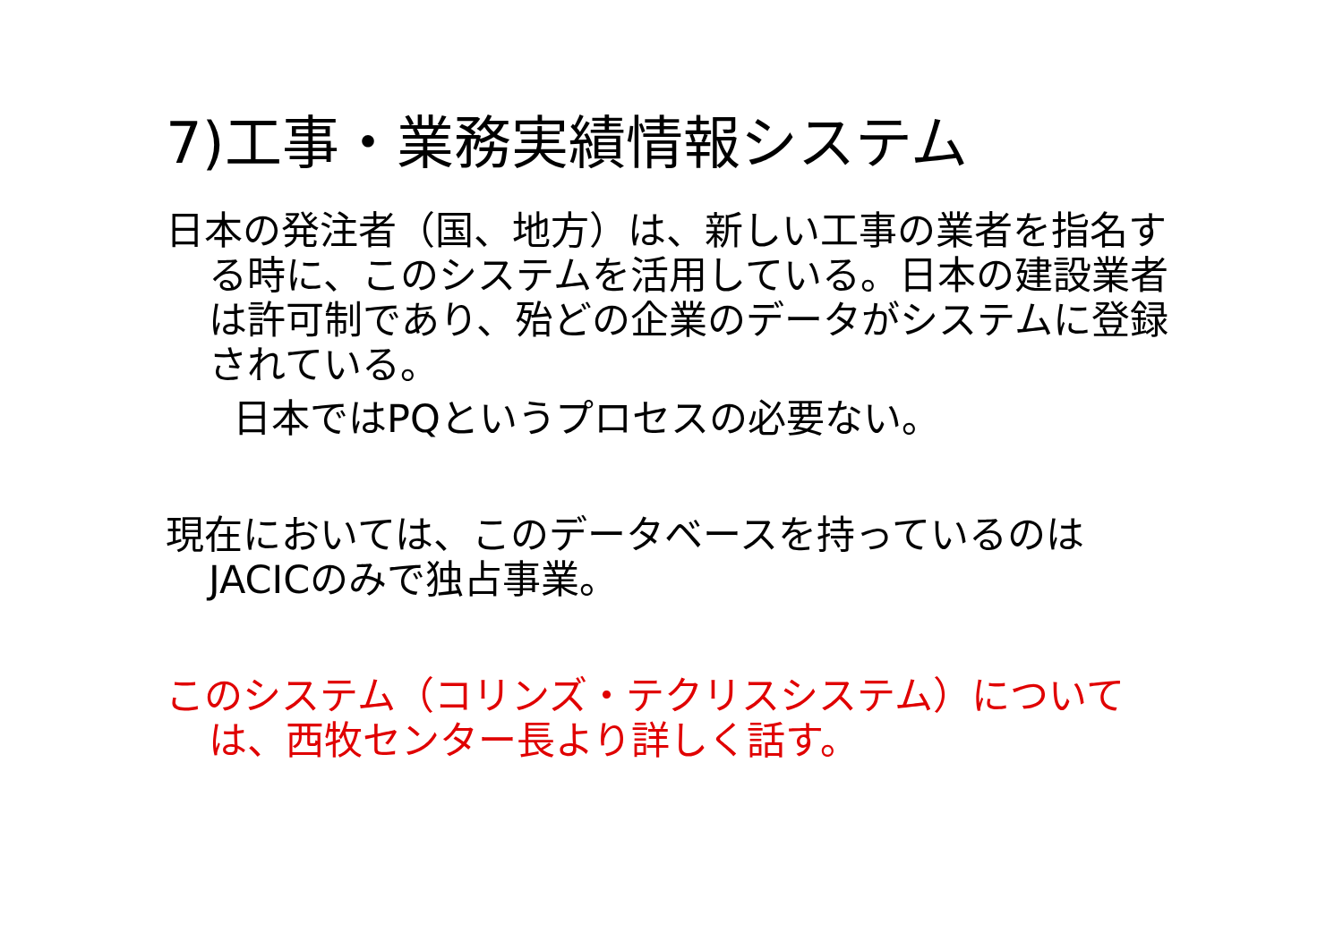7)工事・業務実績情報システム
日本の発注者（国、地方）は、新しい工事の業者を指名する時に、このシステムを活用している。日本の建設業者は許可制であり、殆どの企業のデータがシステムに登録されている。
日本ではPQというプロセスの必要ない。
現在においては、このデータベースを持っているのはJACICのみで独占事業。
このシステム（コリンズ・テクリスシステム）については、西牧センター長より詳しく話す。